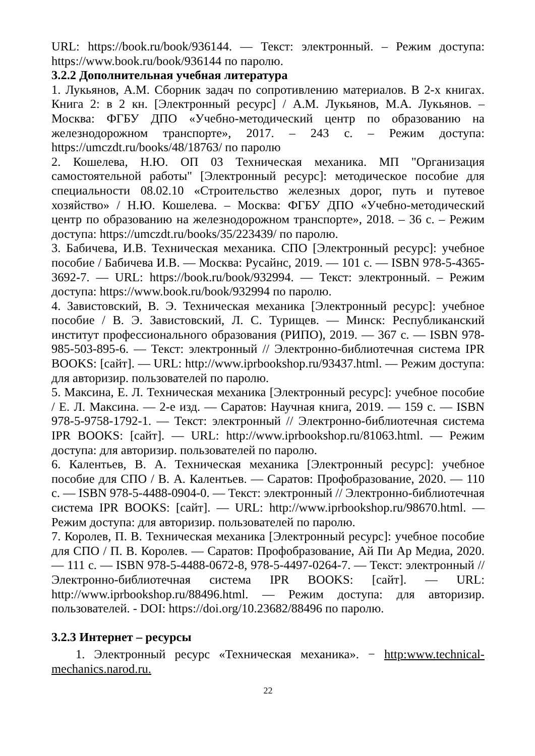URL: https://book.ru/book/936144. — Текст: электронный. – Режим доступа: https://www.book.ru/book/936144 по паролю.
3.2.2 Дополнительная учебная литература
1. Лукьянов, А.М. Сборник задач по сопротивлению материалов. В 2-х книгах. Книга 2: в 2 кн. [Электронный ресурс] / А.М. Лукьянов, М.А. Лукьянов. – Москва: ФГБУ ДПО «Учебно-методический центр по образованию на железнодорожном транспорте», 2017. – 243 с. – Режим доступа: https://umczdt.ru/books/48/18763/ по паролю
2. Кошелева, Н.Ю. ОП 03 Техническая механика. МП "Организация самостоятельной работы" [Электронный ресурс]: методическое пособие для специальности 08.02.10 «Строительство железных дорог, путь и путевое хозяйство» / Н.Ю. Кошелева. – Москва: ФГБУ ДПО «Учебно-методический центр по образованию на железнодорожном транспорте», 2018. – 36 с. – Режим доступа: https://umczdt.ru/books/35/223439/ по паролю.
3. Бабичева, И.В. Техническая механика. СПО [Электронный ресурс]: учебное пособие / Бабичева И.В. — Москва: Русайнс, 2019. — 101 с. — ISBN 978-5-4365-3692-7. — URL: https://book.ru/book/932994. — Текст: электронный. – Режим доступа: https://www.book.ru/book/932994 по паролю.
4. Завистовский, В. Э. Техническая механика [Электронный ресурс]: учебное пособие / В. Э. Завистовский, Л. С. Турищев. — Минск: Республиканский институт профессионального образования (РИПО), 2019. — 367 c. — ISBN 978-985-503-895-6. — Текст: электронный // Электронно-библиотечная система IPR BOOKS: [сайт]. — URL: http://www.iprbookshop.ru/93437.html. — Режим доступа: для авторизир. пользователей по паролю.
5. Максина, Е. Л. Техническая механика [Электронный ресурс]: учебное пособие / Е. Л. Максина. — 2-е изд. — Саратов: Научная книга, 2019. — 159 c. — ISBN 978-5-9758-1792-1. — Текст: электронный // Электронно-библиотечная система IPR BOOKS: [сайт]. — URL: http://www.iprbookshop.ru/81063.html. — Режим доступа: для авторизир. пользователей по паролю.
6. Калентьев, В. А. Техническая механика [Электронный ресурс]: учебное пособие для СПО / В. А. Калентьев. — Саратов: Профобразование, 2020. — 110 c. — ISBN 978-5-4488-0904-0. — Текст: электронный // Электронно-библиотечная система IPR BOOKS: [сайт]. — URL: http://www.iprbookshop.ru/98670.html. — Режим доступа: для авторизир. пользователей по паролю.
7. Королев, П. В. Техническая механика [Электронный ресурс]: учебное пособие для СПО / П. В. Королев. — Саратов: Профобразование, Ай Пи Ар Медиа, 2020. — 111 c. — ISBN 978-5-4488-0672-8, 978-5-4497-0264-7. — Текст: электронный // Электронно-библиотечная система IPR BOOKS: [сайт]. — URL: http://www.iprbookshop.ru/88496.html. — Режим доступа: для авторизир. пользователей. - DOI: https://doi.org/10.23682/88496 по паролю.
3.2.3 Интернет – ресурсы
1. Электронный ресурс «Техническая механика». − http:www.technical-mechanics.narod.ru.
22